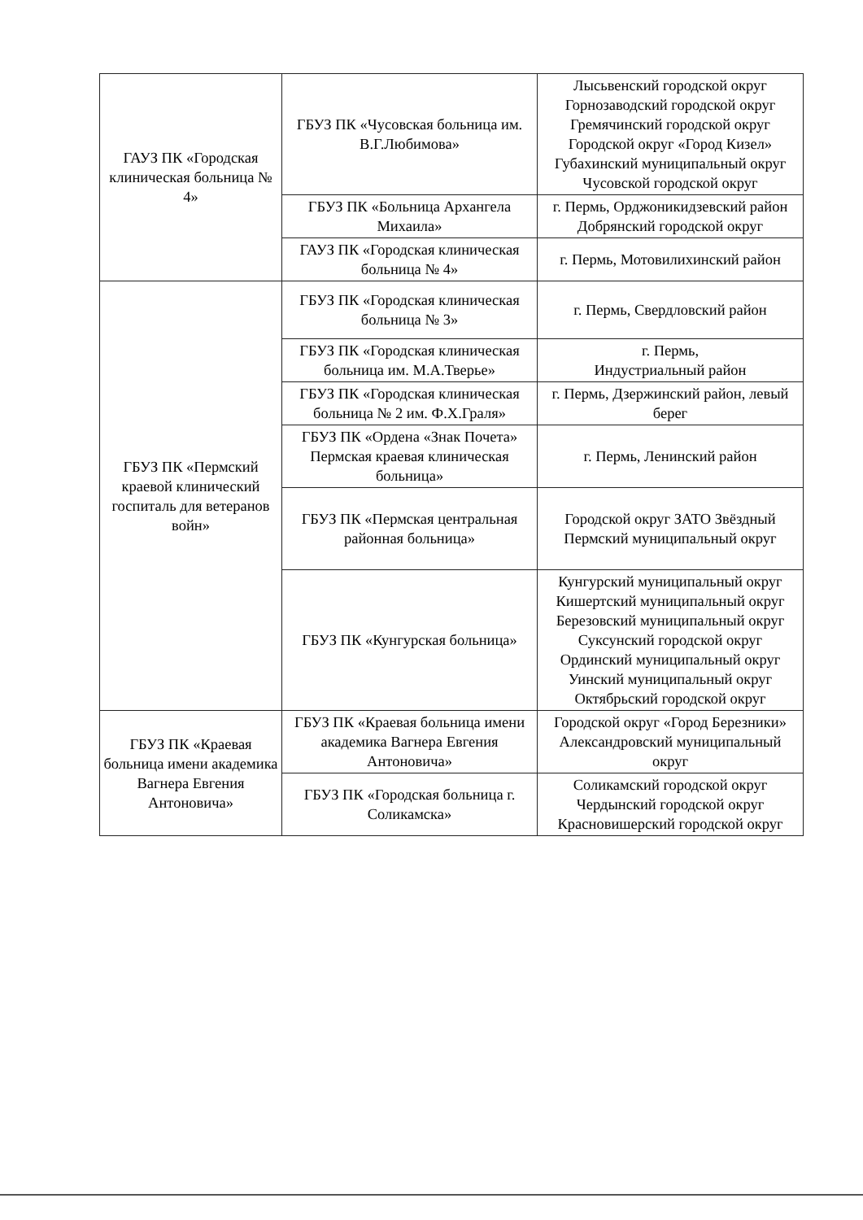| ГАУЗ ПК «Городская клиническая больница № 4» | ГБУЗ ПК «Чусовская больница им. В.Г.Любимова» | Лысьвенский городской округ Горнозаводский городской округ Гремячинский городской округ Городской округ «Город Кизел» Губахинский муниципальный округ Чусовской городской округ |
| | ГБУЗ ПК «Больница Архангела Михаила» | г. Пермь, Орджоникидзевский район Добрянский городской округ |
| | ГАУЗ ПК «Городская клиническая больница № 4» | г. Пермь, Мотовилихинский район |
| ГБУЗ ПК «Пермский краевой клинический госпиталь для ветеранов войн» | ГБУЗ ПК «Городская клиническая больница № 3» | г. Пермь, Свердловский район |
| | ГБУЗ ПК «Городская клиническая больница им. М.А.Тверье» | г. Пермь, Индустриальный район |
| | ГБУЗ ПК «Городская клиническая больница № 2 им. Ф.Х.Граля» | г. Пермь, Дзержинский район, левый берег |
| | ГБУЗ ПК «Ордена «Знак Почета» Пермская краевая клиническая больница» | г. Пермь, Ленинский район |
| | ГБУЗ ПК «Пермская центральная районная больница» | Городской округ ЗАТО Звёздный Пермский муниципальный округ |
| | ГБУЗ ПК «Кунгурская больница» | Кунгурский муниципальный округ Кишертский муниципальный округ Березовский муниципальный округ Суксунский городской округ Ординский муниципальный округ Уинский муниципальный округ Октябрьский городской округ |
| ГБУЗ ПК «Краевая больница имени академика Вагнера Евгения Антоновича» | ГБУЗ ПК «Краевая больница имени академика Вагнера Евгения Антоновича» | Городской округ «Город Березники» Александровский муниципальный округ |
| | ГБУЗ ПК «Городская больница г. Соликамска» | Соликамский городской округ Чердынский городской округ Красновишерский городской округ |